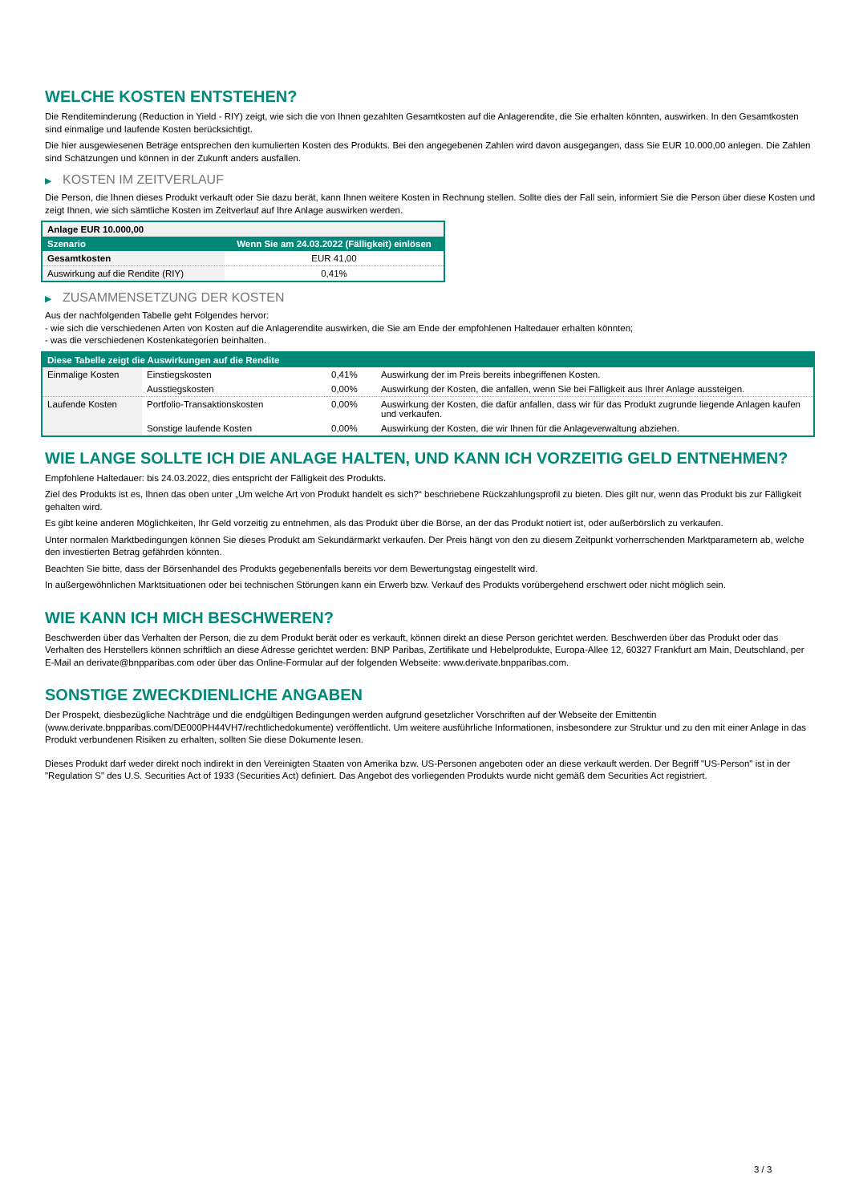WELCHE KOSTEN ENTSTEHEN?
Die Renditeminderung (Reduction in Yield - RIY) zeigt, wie sich die von Ihnen gezahlten Gesamtkosten auf die Anlagerendite, die Sie erhalten könnten, auswirken. In den Gesamtkosten sind einmalige und laufende Kosten berücksichtigt.
Die hier ausgewiesenen Beträge entsprechen den kumulierten Kosten des Produkts. Bei den angegebenen Zahlen wird davon ausgegangen, dass Sie EUR 10.000,00 anlegen. Die Zahlen sind Schätzungen und können in der Zukunft anders ausfallen.
▶ KOSTEN IM ZEITVERLAUF
Die Person, die Ihnen dieses Produkt verkauft oder Sie dazu berät, kann Ihnen weitere Kosten in Rechnung stellen. Sollte dies der Fall sein, informiert Sie die Person über diese Kosten und zeigt Ihnen, wie sich sämtliche Kosten im Zeitverlauf auf Ihre Anlage auswirken werden.
| Anlage EUR 10.000,00 | |
| --- | --- |
| Szenario | Wenn Sie am 24.03.2022 (Fälligkeit) einlösen |
| Gesamtkosten | EUR 41,00 |
| Auswirkung auf die Rendite (RIY) | 0,41% |
▶ ZUSAMMENSETZUNG DER KOSTEN
Aus der nachfolgenden Tabelle geht Folgendes hervor:
- wie sich die verschiedenen Arten von Kosten auf die Anlagerendite auswirken, die Sie am Ende der empfohlenen Haltedauer erhalten könnten;
- was die verschiedenen Kostenkategorien beinhalten.
| Diese Tabelle zeigt die Auswirkungen auf die Rendite | | | |
| --- | --- | --- | --- |
| Einmalige Kosten | Einstiegskosten | 0,41% | Auswirkung der im Preis bereits inbegriffenen Kosten. |
| | Ausstiegskosten | 0,00% | Auswirkung der Kosten, die anfallen, wenn Sie bei Fälligkeit aus Ihrer Anlage aussteigen. |
| Laufende Kosten | Portfolio-Transaktionskosten | 0,00% | Auswirkung der Kosten, die dafür anfallen, dass wir für das Produkt zugrunde liegende Anlagen kaufen und verkaufen. |
| | Sonstige laufende Kosten | 0,00% | Auswirkung der Kosten, die wir Ihnen für die Anlageverwaltung abziehen. |
WIE LANGE SOLLTE ICH DIE ANLAGE HALTEN, UND KANN ICH VORZEITIG GELD ENTNEHMEN?
Empfohlene Haltedauer: bis 24.03.2022, dies entspricht der Fälligkeit des Produkts.
Ziel des Produkts ist es, Ihnen das oben unter „Um welche Art von Produkt handelt es sich?“ beschriebene Rückzahlungsprofil zu bieten. Dies gilt nur, wenn das Produkt bis zur Fälligkeit gehalten wird.
Es gibt keine anderen Möglichkeiten, Ihr Geld vorzeitig zu entnehmen, als das Produkt über die Börse, an der das Produkt notiert ist, oder außerbörslich zu verkaufen.
Unter normalen Marktbedingungen können Sie dieses Produkt am Sekundärmarkt verkaufen. Der Preis hängt von den zu diesem Zeitpunkt vorherrschenden Marktparametern ab, welche den investierten Betrag gefährden könnten.
Beachten Sie bitte, dass der Börsenhandel des Produkts gegebenenfalls bereits vor dem Bewertungstag eingestellt wird.
In außergewöhnlichen Marktsituationen oder bei technischen Störungen kann ein Erwerb bzw. Verkauf des Produkts vorübergehend erschwert oder nicht möglich sein.
WIE KANN ICH MICH BESCHWEREN?
Beschwerden über das Verhalten der Person, die zu dem Produkt berät oder es verkauft, können direkt an diese Person gerichtet werden. Beschwerden über das Produkt oder das Verhalten des Herstellers können schriftlich an diese Adresse gerichtet werden: BNP Paribas, Zertifikate und Hebelprodukte, Europa-Allee 12, 60327 Frankfurt am Main, Deutschland, per E-Mail an derivate@bnpparibas.com oder über das Online-Formular auf der folgenden Webseite: www.derivate.bnpparibas.com.
SONSTIGE ZWECKDIENLICHE ANGABEN
Der Prospekt, diesbezügliche Nachträge und die endgültigen Bedingungen werden aufgrund gesetzlicher Vorschriften auf der Webseite der Emittentin (www.derivate.bnpparibas.com/DE000PH44VH7/rechtlichedokumente) veröffentlicht. Um weitere ausführliche Informationen, insbesondere zur Struktur und zu den mit einer Anlage in das Produkt verbundenen Risiken zu erhalten, sollten Sie diese Dokumente lesen.
Dieses Produkt darf weder direkt noch indirekt in den Vereinigten Staaten von Amerika bzw. US-Personen angeboten oder an diese verkauft werden. Der Begriff "US-Person" ist in der "Regulation S" des U.S. Securities Act of 1933 (Securities Act) definiert. Das Angebot des vorliegenden Produkts wurde nicht gemäß dem Securities Act registriert.
3 / 3